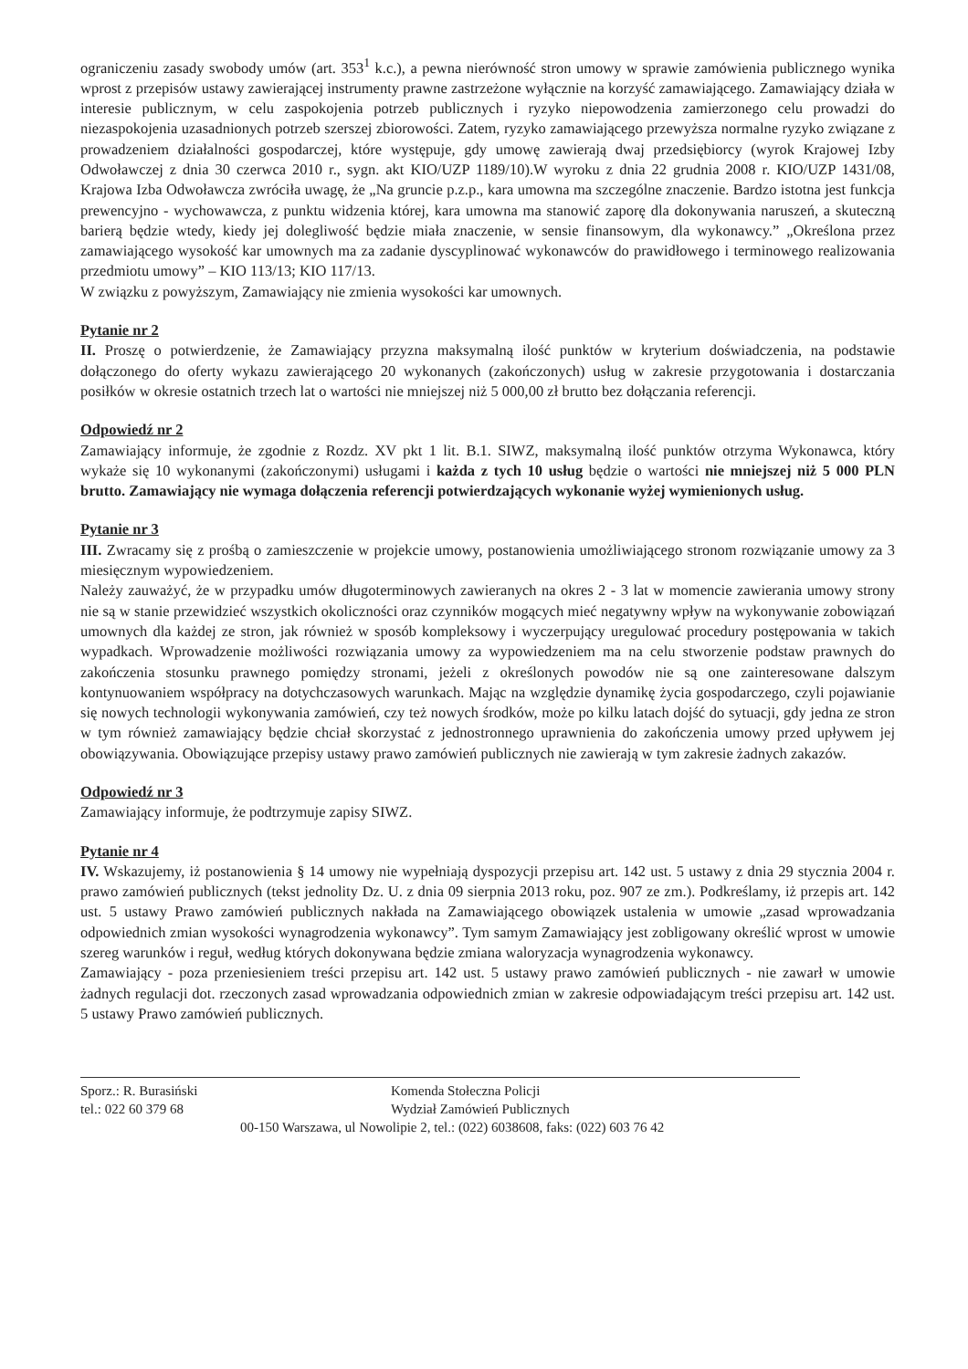ograniczeniu zasady swobody umów (art. 353<sup>1</sup> k.c.), a pewna nierówność stron umowy w sprawie zamówienia publicznego wynika wprost z przepisów ustawy zawierającej instrumenty prawne zastrzeżone wyłącznie na korzyść zamawiającego. Zamawiający działa w interesie publicznym, w celu zaspokojenia potrzeb publicznych i ryzyko niepowodzenia zamierzonego celu prowadzi do niezaspokojenia uzasadnionych potrzeb szerszej zbiorowości. Zatem, ryzyko zamawiającego przewyższa normalne ryzyko związane z prowadzeniem działalności gospodarczej, które występuje, gdy umowę zawierają dwaj przedsiębiorcy (wyrok Krajowej Izby Odwoławczej z dnia 30 czerwca 2010 r., sygn. akt KIO/UZP 1189/10).W wyroku z dnia 22 grudnia 2008 r. KIO/UZP 1431/08, Krajowa Izba Odwoławcza zwróciła uwagę, że „Na gruncie p.z.p., kara umowna ma szczególne znaczenie. Bardzo istotna jest funkcja prewencyjno - wychowawcza, z punktu widzenia której, kara umowna ma stanowić zaporę dla dokonywania naruszeń, a skuteczną barierą będzie wtedy, kiedy jej dolegliwość będzie miała znaczenie, w sensie finansowym, dla wykonawcy.” „Określona przez zamawiającego wysokość kar umownych ma za zadanie dyscyplinować wykonawców do prawidłowego i terminowego realizowania przedmiotu umowy” – KIO 113/13; KIO 117/13.
W związku z powyższym, Zamawiający nie zmienia wysokości kar umownych.
Pytanie nr 2
II. Proszę o potwierdzenie, że Zamawiający przyzna maksymalną ilość punktów w kryterium doświadczenia, na podstawie dołączonego do oferty wykazu zawierającego 20 wykonanych (zakończonych) usług w zakresie przygotowania i dostarczania posiłków w okresie ostatnich trzech lat o wartości nie mniejszej niż 5 000,00 zł brutto bez dołączania referencji.
Odpowiedź nr 2
Zamawiający informuje, że zgodnie z Rozdz. XV pkt 1 lit. B.1. SIWZ, maksymalną ilość punktów otrzyma Wykonawca, który wykaże się 10 wykonanymi (zakończonymi) usługami i każda z tych 10 usług będzie o wartości nie mniejszej niż 5 000 PLN brutto. Zamawiający nie wymaga dołączenia referencji potwierdzających wykonanie wyżej wymienionych usług.
Pytanie nr 3
III. Zwracamy się z prośbą o zamieszczenie w projekcie umowy, postanowienia umożliwiającego stronom rozwiązanie umowy za 3 miesięcznym wypowiedzeniem.
Należy zauważyć, że w przypadku umów długoterminowych zawieranych na okres 2 - 3 lat w momencie zawierania umowy strony nie są w stanie przewidzieć wszystkich okoliczności oraz czynników mogących mieć negatywny wpływ na wykonywanie zobowiązań umownych dla każdej ze stron, jak również w sposób kompleksowy i wyczerpujący uregulować procedury postępowania w takich wypadkach. Wprowadzenie możliwości rozwiązania umowy za wypowiedzeniem ma na celu stworzenie podstaw prawnych do zakończenia stosunku prawnego pomiędzy stronami, jeżeli z określonych powodów nie są one zainteresowane dalszym kontynuowaniem współpracy na dotychczasowych warunkach. Mając na względzie dynamikę życia gospodarczego, czyli pojawianie się nowych technologii wykonywania zamówień, czy też nowych środków, może po kilku latach dojść do sytuacji, gdy jedna ze stron w tym również zamawiający będzie chciał skorzystać z jednostronnego uprawnienia do zakończenia umowy przed upływem jej obowiązywania. Obowiązujące przepisy ustawy prawo zamówień publicznych nie zawierają w tym zakresie żadnych zakazów.
Odpowiedź nr 3
Zamawiający informuje, że podtrzymuje zapisy SIWZ.
Pytanie nr 4
IV. Wskazujemy, iż postanowienia § 14 umowy nie wypełniają dyspozycji przepisu art. 142 ust. 5 ustawy z dnia 29 stycznia 2004 r. prawo zamówień publicznych (tekst jednolity Dz. U. z dnia 09 sierpnia 2013 roku, poz. 907 ze zm.). Podkreślamy, iż przepis art. 142 ust. 5 ustawy Prawo zamówień publicznych nakłada na Zamawiającego obowiązek ustalenia w umowie „zasad wprowadzania odpowiednich zmian wysokości wynagrodzenia wykonawcy”. Tym samym Zamawiający jest zobligowany określić wprost w umowie szereg warunków i reguł, według których dokonywana będzie zmiana waloryzacja wynagrodzenia wykonawcy.
Zamawiający - poza przeniesieniem treści przepisu art. 142 ust. 5 ustawy prawo zamówień publicznych - nie zawarł w umowie żadnych regulacji dot. rzeczonych zasad wprowadzania odpowiednich zmian w zakresie odpowiadającym treści przepisu art. 142 ust. 5 ustawy Prawo zamówień publicznych.
Sporz.: R. Burasiński Komenda Stołeczna Policji
tel.: 022 60 379 68 Wydział Zamówień Publicznych
00-150 Warszawa, ul Nowolipie 2, tel.: (022) 6038608, faks: (022) 603 76 42